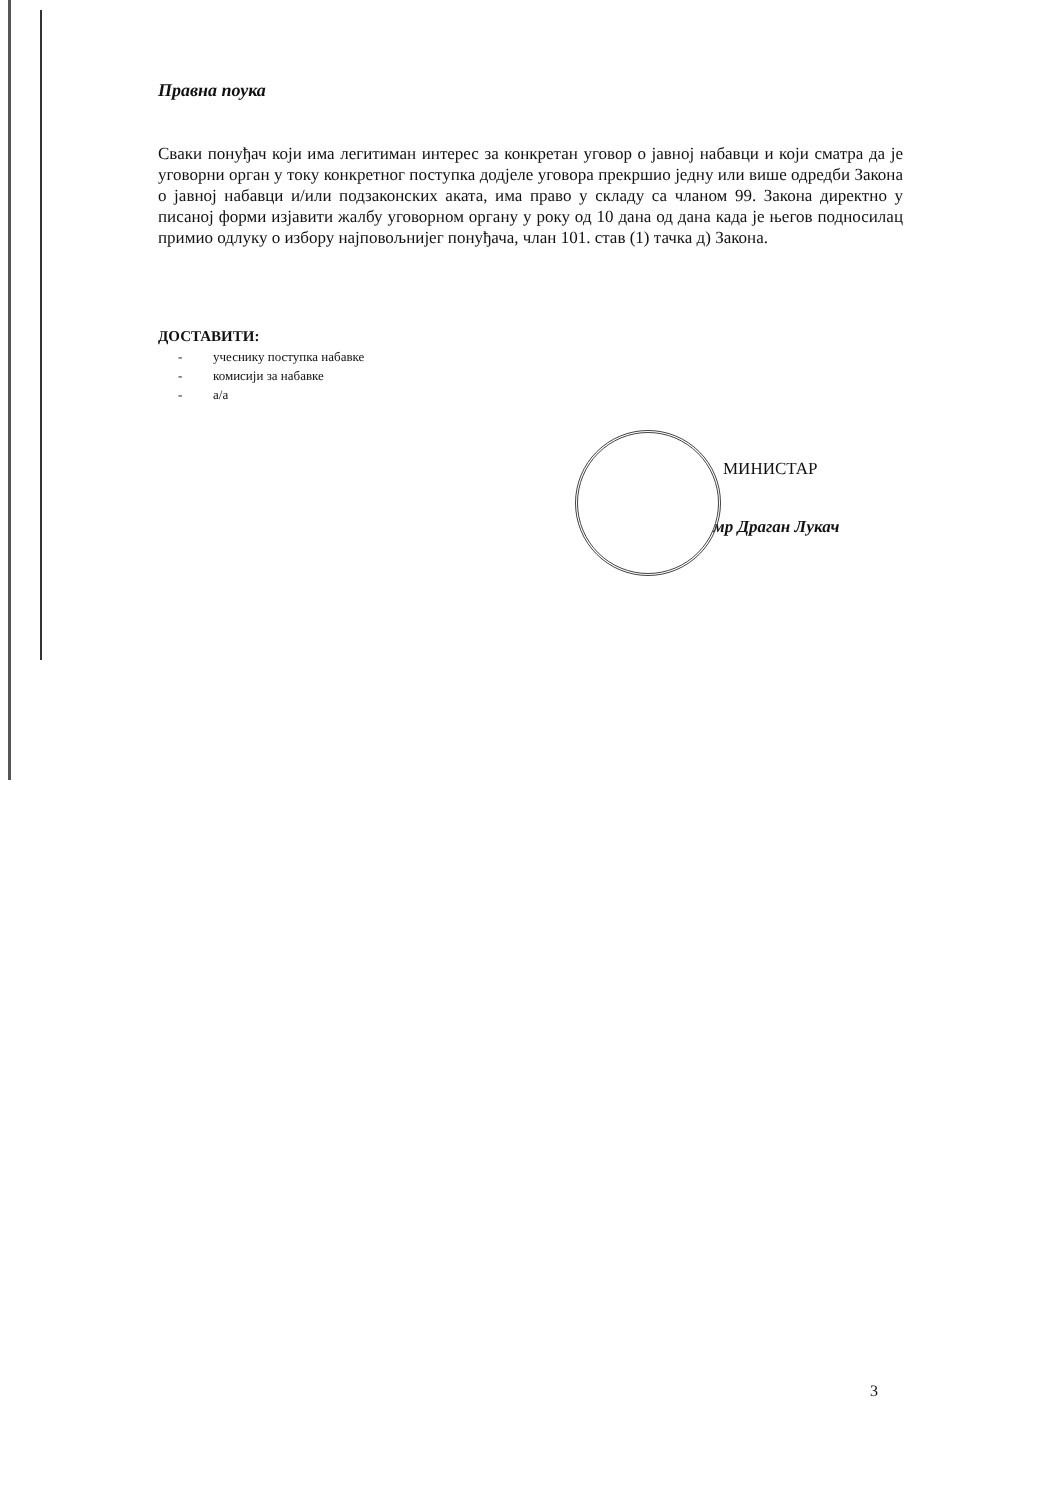Правна поука
Сваки понуђач који има легитиман интерес за конкретан уговор о јавној набавци и који сматра да је уговорни орган у току конкретног поступка додјеле уговора прекршио једну или више одредби Закона о јавној набавци и/или подзаконских аката, има право у складу са чланом 99. Закона директно у писаној форми изјавити жалбу уговорном органу у року од 10 дана од дана када је његов подносилац примио одлуку о избору најповољнијег понуђача, члан 101. став (1) тачка д) Закона.
ДОСТАВИТИ:
- учеснику поступка набавке
- комисији за набавке
- а/а
МИНИСТАР
мр Драган Лукач
3